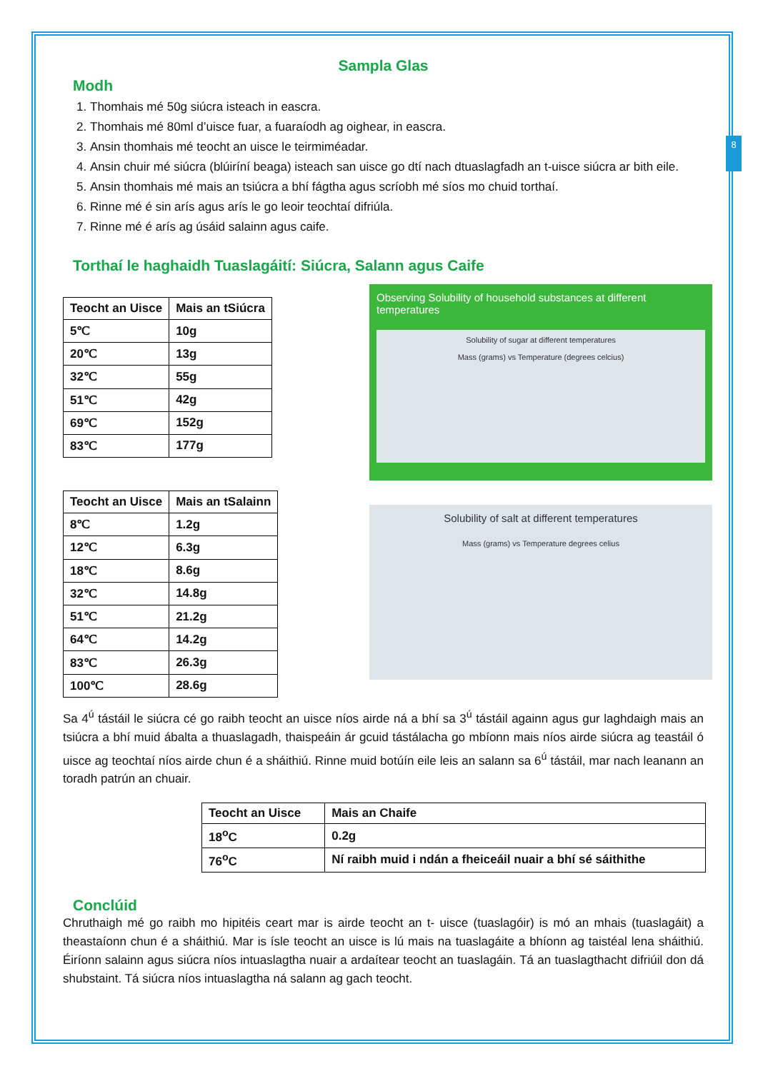8
Sampla Glas
Modh
1. Thomhais mé 50g siúcra isteach in eascra.
2. Thomhais mé 80ml d’uisce fuar, a fuaraíodh ag oighear, in eascra.
3. Ansin thomhais mé teocht an uisce le teirmiméadar.
4. Ansin chuir mé siúcra (blúiríní beaga) isteach san uisce go dtí nach dtuaslagfadh an t-uisce siúcra ar bith eile.
5. Ansin thomhais mé mais an tsiúcra a bhí fágtha agus scríobh mé síos mo chuid torthaí.
6. Rinne mé é sin arís agus arís le go leoir teochtaí difriúla.
7. Rinne mé é arís ag úsáid salainn agus caife.
Torthaí le haghaidh Tuaslagáití: Siúcra, Salann agus Caife
| Teocht an Uisce | Mais an tSiúcra |
| --- | --- |
| 5℃ | 10g |
| 20℃ | 13g |
| 32℃ | 55g |
| 51℃ | 42g |
| 69℃ | 152g |
| 83℃ | 177g |
Observing Solubility of household substances at different temperatures
Solubility of sugar at different temperatures
Mass (grams) vs Temperature (degrees celcius)
| Teocht an Uisce | Mais an tSalainn |
| --- | --- |
| 8℃ | 1.2g |
| 12℃ | 6.3g |
| 18℃ | 8.6g |
| 32℃ | 14.8g |
| 51℃ | 21.2g |
| 64℃ | 14.2g |
| 83℃ | 26.3g |
| 100℃ | 28.6g |
Solubility of salt at different temperatures
Mass (grams) vs Temperature degrees celius
Sa 4<sup>ú</sup> tástáil le siúcra cé go raibh teocht an uisce níos airde ná a bhí sa 3<sup>ú</sup> tástáil againn agus gur laghdaigh mais an tsiúcra a bhí muid ábalta a thuaslagadh, thaispeáin ár gcuid tástálacha go mbíonn mais níos airde siúcra ag teastáil ó uisce ag teochtaí níos airde chun é a sháithiú. Rinne muid botúín eile leis an salann sa 6<sup>ú</sup> tástáil, mar nach leanann an toradh patrún an chuair.
| Teocht an Uisce | Mais an Chaife |
| --- | --- |
| 18<sup>o</sup>C | 0.2g |
| 76<sup>o</sup>C | Ní raibh muid i ndán a fheiceáil nuair a bhí sé sáithithe |
Conclúid
Chruthaigh mé go raibh mo hipitéis ceart mar is airde teocht an t- uisce (tuaslagóir) is mó an mhais (tuaslagáit) a theastaíonn chun é a sháithiú. Mar is ísle teocht an uisce is lú mais na tuaslagáite a bhíonn ag taistéal lena sháithiú. Éiríonn salainn agus siúcra níos intuaslagtha nuair a ardaítear teocht an tuaslagáin. Tá an tuaslagthacht difriúil don dá shubstaint. Tá siúcra níos intuaslagtha ná salann ag gach teocht.